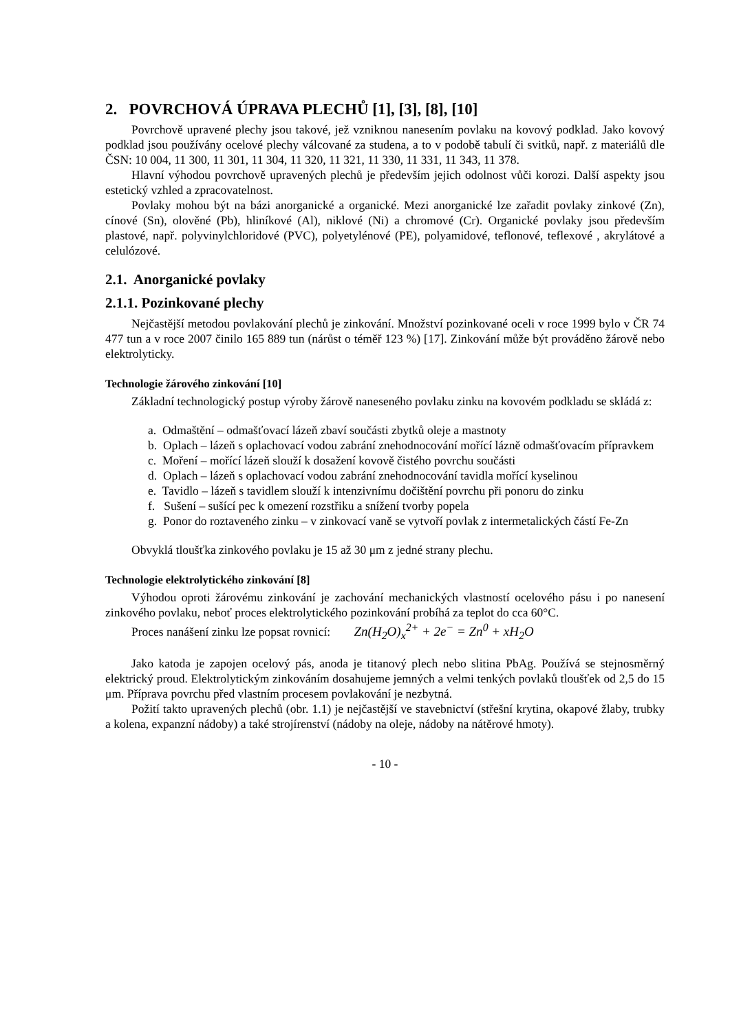2. POVRCHOVÁ ÚPRAVA PLECHŮ [1], [3], [8], [10]
Povrchově upravené plechy jsou takové, jež vzniknou nanesením povlaku na kovový podklad. Jako kovový podklad jsou používány ocelové plechy válcované za studena, a to v podobě tabulí či svitků, např. z materiálů dle ČSN: 10 004, 11 300, 11 301, 11 304, 11 320, 11 321, 11 330, 11 331, 11 343, 11 378.
Hlavní výhodou povrchově upravených plechů je především jejich odolnost vůči korozi. Další aspekty jsou estetický vzhled a zpracovatelnost.
Povlaky mohou být na bázi anorganické a organické. Mezi anorganické lze zařadit povlaky zinkové (Zn), cínové (Sn), olověné (Pb), hliníkové (Al), niklové (Ni) a chromové (Cr). Organické povlaky jsou především plastové, např. polyvinylchloridové (PVC), polyetylénové (PE), polyamidové, teflonové, teflexové , akrylátové a celulózové.
2.1. Anorganické povlaky
2.1.1. Pozinkované plechy
Nejčastější metodou povlakování plechů je zinkování. Množství pozinkované oceli v roce 1999 bylo v ČR 74 477 tun a v roce 2007 činilo 165 889 tun (nárůst o téměř 123 %) [17]. Zinkování může být prováděno žárově nebo elektrolyticky.
Technologie žárového zinkování [10]
Základní technologický postup výroby žárově naneseného povlaku zinku na kovovém podkladu se skládá z:
a. Odmaštění – odmašťovací lázeň zbaví součásti zbytků oleje a mastnoty
b. Oplach – lázeň s oplachovací vodou zabrání znehodnocování mořící lázně odmašťovacím přípravkem
c. Moření – mořící lázeň slouží k dosažení kovově čistého povrchu součásti
d. Oplach – lázeň s oplachovací vodou zabrání znehodnocování tavidla mořící kyselinou
e. Tavidlo – lázeň s tavidlem slouží k intenzivnímu dočištění povrchu při ponoru do zinku
f. Sušení – sušící pec k omezení rozstřiku a snížení tvorby popela
g. Ponor do roztaveného zinku – v zinkovací vaně se vytvoří povlak z intermetalických částí Fe-Zn
Obvyklá tloušťka zinkového povlaku je 15 až 30 μm z jedné strany plechu.
Technologie elektrolytického zinkování [8]
Výhodou oproti žárovému zinkování je zachování mechanických vlastností ocelového pásu i po nanesení zinkového povlaku, neboť proces elektrolytického pozinkování probíhá za teplot do cca 60°C.
Proces nanášení zinku lze popsat rovnicí: Zn(H<sub>2</sub>O)<sub>x</sub><sup>2+</sup> + 2e<sup>−</sup> = Zn<sup>0</sup> + xH<sub>2</sub>O
Jako katoda je zapojen ocelový pás, anoda je titanový plech nebo slitina PbAg. Používá se stejnosměrný elektrický proud. Elektrolytickým zinkováním dosahujeme jemných a velmi tenkých povlaků tloušťek od 2,5 do 15 μm. Příprava povrchu před vlastním procesem povlakování je nezbytná.
Požití takto upravených plechů (obr. 1.1) je nejčastější ve stavebnictví (střešní krytina, okapové žlaby, trubky a kolena, expanzní nádoby) a také strojírenství (nádoby na oleje, nádoby na nátěrové hmoty).
- 10 -